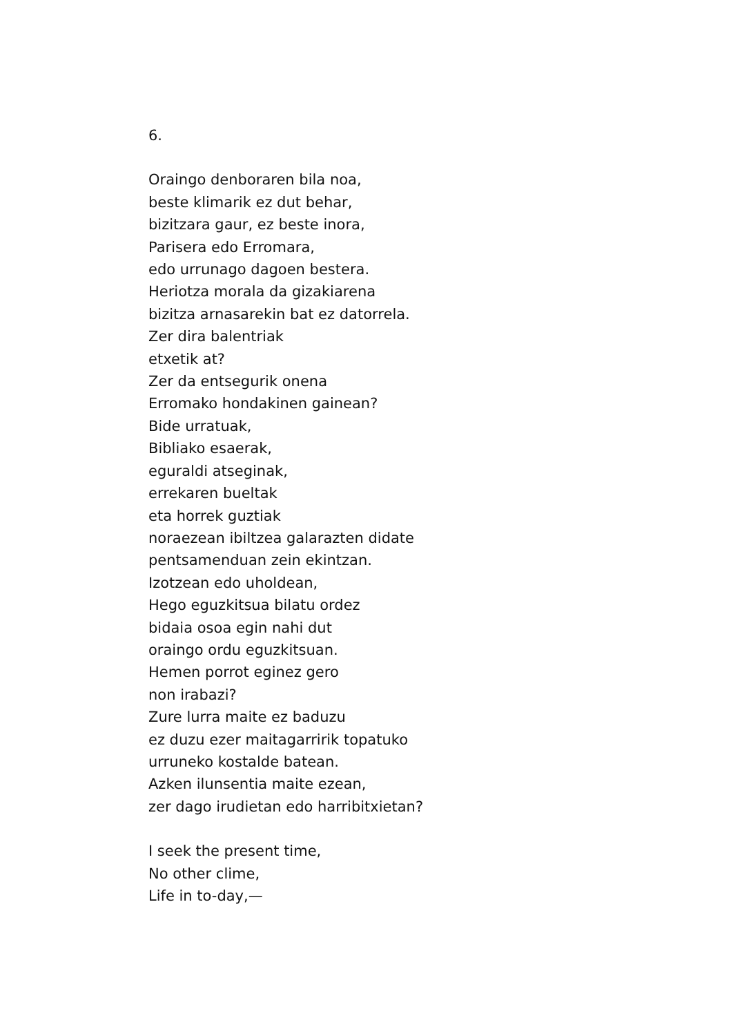6.
Oraingo denboraren bila noa,
beste klimarik ez dut behar,
bizitzara gaur, ez beste inora,
Parisera edo Erromara,
edo urrunago dagoen bestera.
Heriotza morala da gizakiarena
bizitza arnasarekin bat ez datorrela.
Zer dira balentriak
etxetik at?
Zer da entsegurik onena
Erromako hondakinen gainean?
Bide urratuak,
Bibliako esaerak,
eguraldi atseginak,
errekaren bueltak
eta horrek guztiak
noraezean ibiltzea galarazten didate
pentsamenduan zein ekintzan.
Izotzean edo uholdean,
Hego eguzkitsua bilatu ordez
bidaia osoa egin nahi dut
oraingo ordu eguzkitsuan.
Hemen porrot eginez gero
non irabazi?
Zure lurra maite ez baduzu
ez duzu ezer maitagarririk topatuko
urruneko kostalde batean.
Azken ilunsentia maite ezean,
zer dago irudietan edo harribitxietan?
I seek the present time,
No other clime,
Life in to-day,—